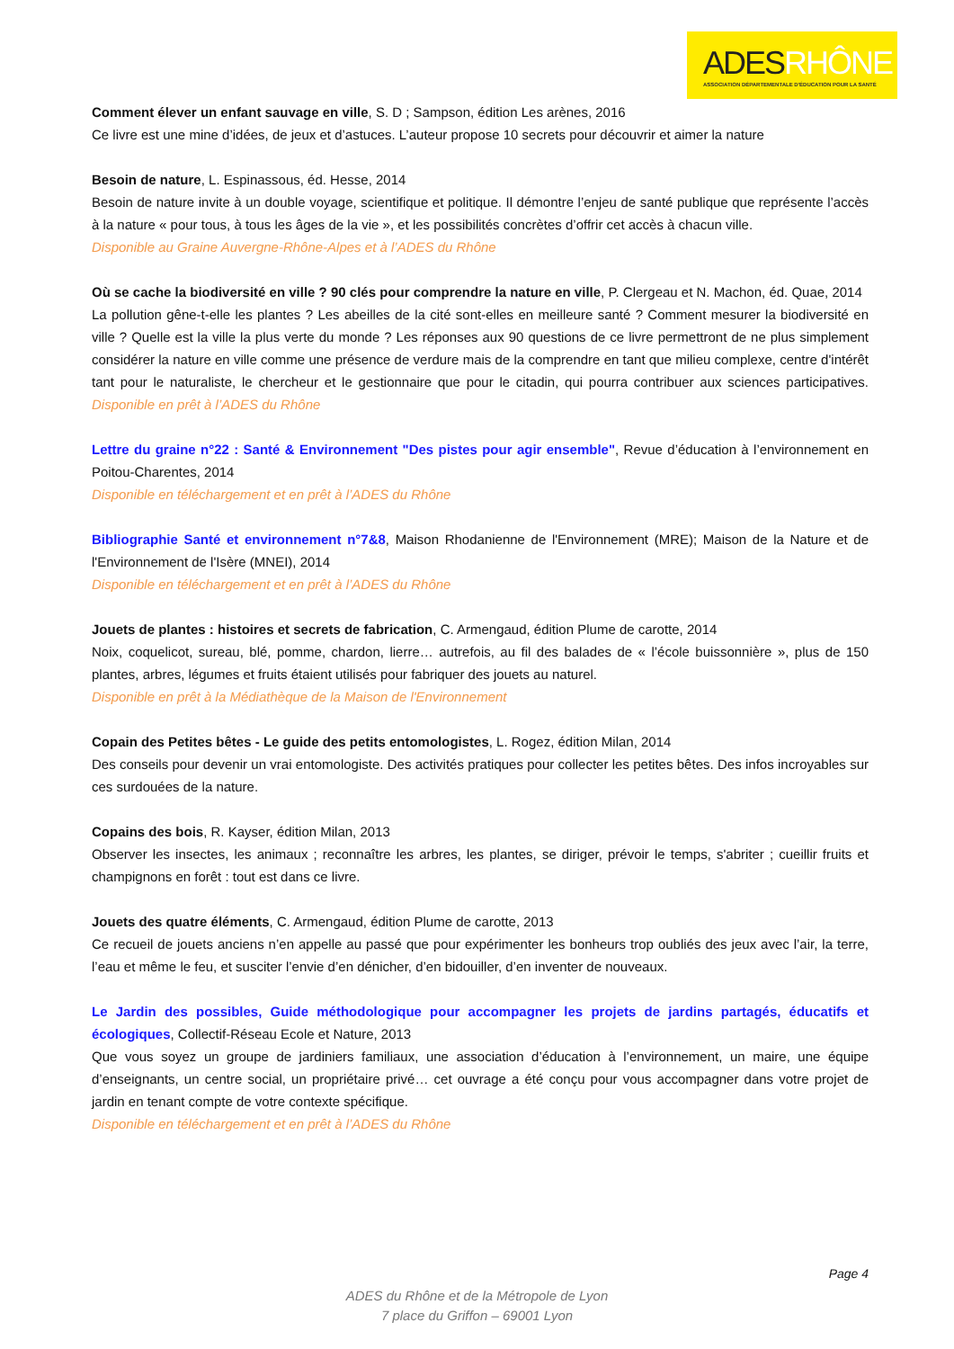ADESRHÔNE
ASSOCIATION DÉPARTEMENTALE D'ÉDUCATION POUR LA SANTÉ
Comment élever un enfant sauvage en ville, S. D ; Sampson, édition Les arènes, 2016
Ce livre est une mine d’idées, de jeux et d’astuces. L’auteur propose 10 secrets pour découvrir et aimer la nature
Besoin de nature, L. Espinassous, éd. Hesse, 2014
Besoin de nature invite à un double voyage, scientifique et politique. Il démontre l’enjeu de santé publique que représente l’accès à la nature « pour tous, à tous les âges de la vie », et les possibilités concrètes d’offrir cet accès à chacun ville.
Disponible au Graine Auvergne-Rhône-Alpes et à l’ADES du Rhône
Où se cache la biodiversité en ville ? 90 clés pour comprendre la nature en ville, P. Clergeau et N. Machon, éd. Quae, 2014
La pollution gêne-t-elle les plantes ? Les abeilles de la cité sont-elles en meilleure santé ? Comment mesurer la biodiversité en ville ? Quelle est la ville la plus verte du monde ? Les réponses aux 90 questions de ce livre permettront de ne plus simplement considérer la nature en ville comme une présence de verdure mais de la comprendre en tant que milieu complexe, centre d'intérêt tant pour le naturaliste, le chercheur et le gestionnaire que pour le citadin, qui pourra contribuer aux sciences participatives. Disponible en prêt à l’ADES du Rhône
Lettre du graine n°22 : Santé & Environnement "Des pistes pour agir ensemble", Revue d’éducation à l’environnement en Poitou-Charentes, 2014
Disponible en téléchargement et en prêt à l’ADES du Rhône
Bibliographie Santé et environnement n°7&8, Maison Rhodanienne de l'Environnement (MRE); Maison de la Nature et de l'Environnement de l'Isère (MNEI), 2014
Disponible en téléchargement et en prêt à l’ADES du Rhône
Jouets de plantes : histoires et secrets de fabrication, C. Armengaud, édition Plume de carotte, 2014
Noix, coquelicot, sureau, blé, pomme, chardon, lierre… autrefois, au fil des balades de « l’école buissonnière », plus de 150 plantes, arbres, légumes et fruits étaient utilisés pour fabriquer des jouets au naturel.
Disponible en prêt à la Médiathèque de la Maison de l'Environnement
Copain des Petites bêtes - Le guide des petits entomologistes, L. Rogez, édition Milan, 2014
Des conseils pour devenir un vrai entomologiste. Des activités pratiques pour collecter les petites bêtes. Des infos incroyables sur ces surdouées de la nature.
Copains des bois, R. Kayser, édition Milan, 2013
Observer les insectes, les animaux ; reconnaître les arbres, les plantes, se diriger, prévoir le temps, s'abriter ; cueillir fruits et champignons en forêt : tout est dans ce livre.
Jouets des quatre éléments, C. Armengaud, édition Plume de carotte, 2013
Ce recueil de jouets anciens n’en appelle au passé que pour expérimenter les bonheurs trop oubliés des jeux avec l’air, la terre, l’eau et même le feu, et susciter l’envie d’en dénicher, d’en bidouiller, d’en inventer de nouveaux.
Le Jardin des possibles, Guide méthodologique pour accompagner les projets de jardins partagés, éducatifs et écologiques, Collectif-Réseau Ecole et Nature, 2013
Que vous soyez un groupe de jardiniers familiaux, une association d’éducation à l’environnement, un maire, une équipe d’enseignants, un centre social, un propriétaire privé… cet ouvrage a été conçu pour vous accompagner dans votre projet de jardin en tenant compte de votre contexte spécifique.
Disponible en téléchargement et en prêt à l’ADES du Rhône
Page 4
ADES du Rhône et de la Métropole de Lyon
7 place du Griffon – 69001 Lyon